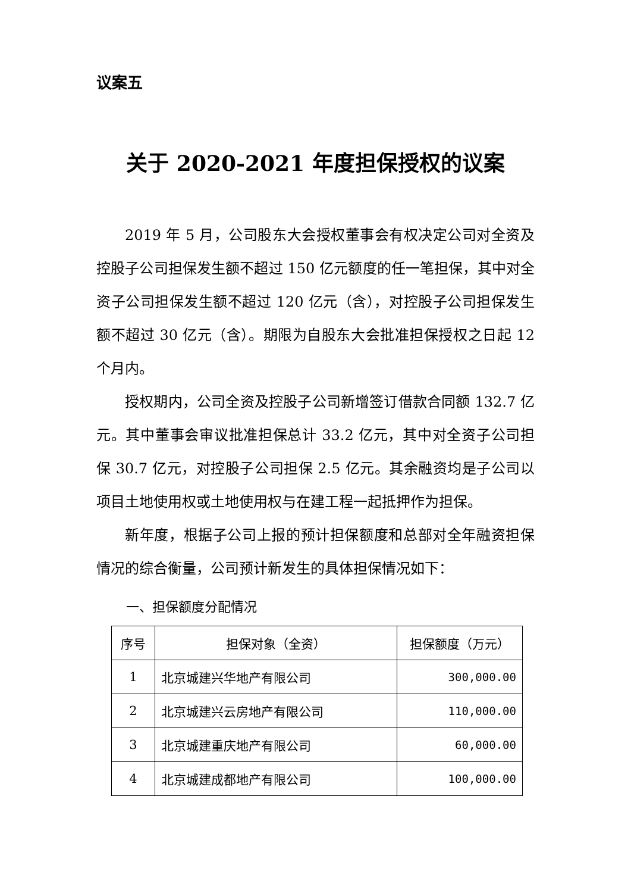议案五
关于 2020-2021 年度担保授权的议案
2019 年 5 月，公司股东大会授权董事会有权决定公司对全资及控股子公司担保发生额不超过 150 亿元额度的任一笔担保，其中对全资子公司担保发生额不超过 120 亿元（含），对控股子公司担保发生额不超过 30 亿元（含）。期限为自股东大会批准担保授权之日起 12 个月内。
授权期内，公司全资及控股子公司新增签订借款合同额 132.7 亿元。其中董事会审议批准担保总计 33.2 亿元，其中对全资子公司担保 30.7 亿元，对控股子公司担保 2.5 亿元。其余融资均是子公司以项目土地使用权或土地使用权与在建工程一起抵押作为担保。
新年度，根据子公司上报的预计担保额度和总部对全年融资担保情况的综合衡量，公司预计新发生的具体担保情况如下：
一、担保额度分配情况
| 序号 | 担保对象（全资） | 担保额度（万元） |
| --- | --- | --- |
| 1 | 北京城建兴华地产有限公司 | 300,000.00 |
| 2 | 北京城建兴云房地产有限公司 | 110,000.00 |
| 3 | 北京城建重庆地产有限公司 | 60,000.00 |
| 4 | 北京城建成都地产有限公司 | 100,000.00 |